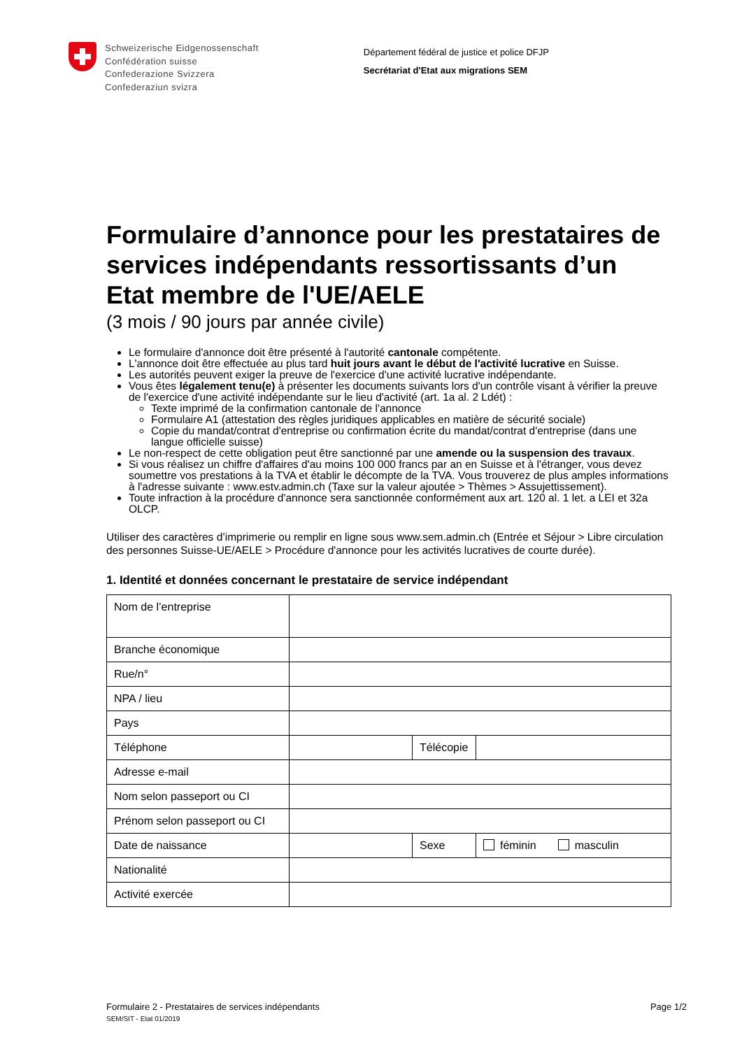Schweizerische Eidgenossenschaft
Confédération suisse
Confederazione Svizzera
Confederaziun svizra
Département fédéral de justice et police DFJP
Secrétariat d'Etat aux migrations SEM
Formulaire d’annonce pour les prestataires de services indépendants ressortissants d’un Etat membre de l'UE/AELE
(3 mois / 90 jours par année civile)
Le formulaire d'annonce doit être présenté à l'autorité cantonale compétente.
L'annonce doit être effectuée au plus tard huit jours avant le début de l'activité lucrative en Suisse.
Les autorités peuvent exiger la preuve de l'exercice d'une activité lucrative indépendante.
Vous êtes légalement tenu(e) à présenter les documents suivants lors d'un contrôle visant à vérifier la preuve de l'exercice d'une activité indépendante sur le lieu d'activité (art. 1a al. 2 Ldét) :
Texte imprimé de la confirmation cantonale de l'annonce
Formulaire A1 (attestation des règles juridiques applicables en matière de sécurité sociale)
Copie du mandat/contrat d'entreprise ou confirmation écrite du mandat/contrat d'entreprise (dans une langue officielle suisse)
Le non-respect de cette obligation peut être sanctionné par une amende ou la suspension des travaux.
Si vous réalisez un chiffre d'affaires d'au moins 100 000 francs par an en Suisse et à l'étranger, vous devez soumettre vos prestations à la TVA et établir le décompte de la TVA. Vous trouverez de plus amples informations à l'adresse suivante : www.estv.admin.ch (Taxe sur la valeur ajoutée > Thèmes > Assujettissement).
Toute infraction à la procédure d'annonce sera sanctionnée conformément aux art. 120 al. 1 let. a LEI et 32a OLCP.
Utiliser des caractères d’imprimerie ou remplir en ligne sous www.sem.admin.ch (Entrée et Séjour > Libre circulation des personnes Suisse-UE/AELE > Procédure d'annonce pour les activités lucratives de courte durée).
1. Identité et données concernant le prestataire de service indépendant
| Nom de l’entreprise | | | |
| Branche économique | | | |
| Rue/n° | | | |
| NPA / lieu | | | |
| Pays | | | |
| Téléphone | | Télécopie | |
| Adresse e-mail | | | |
| Nom selon passeport ou CI | | | |
| Prénom selon passeport ou CI | | | |
| Date de naissance | | Sexe | féminin masculin |
| Nationalité | | | |
| Activité exercée | | | |
Formulaire 2 - Prestataires de services indépendants Page 1/2
SEM/SIT - Etat 01/2019